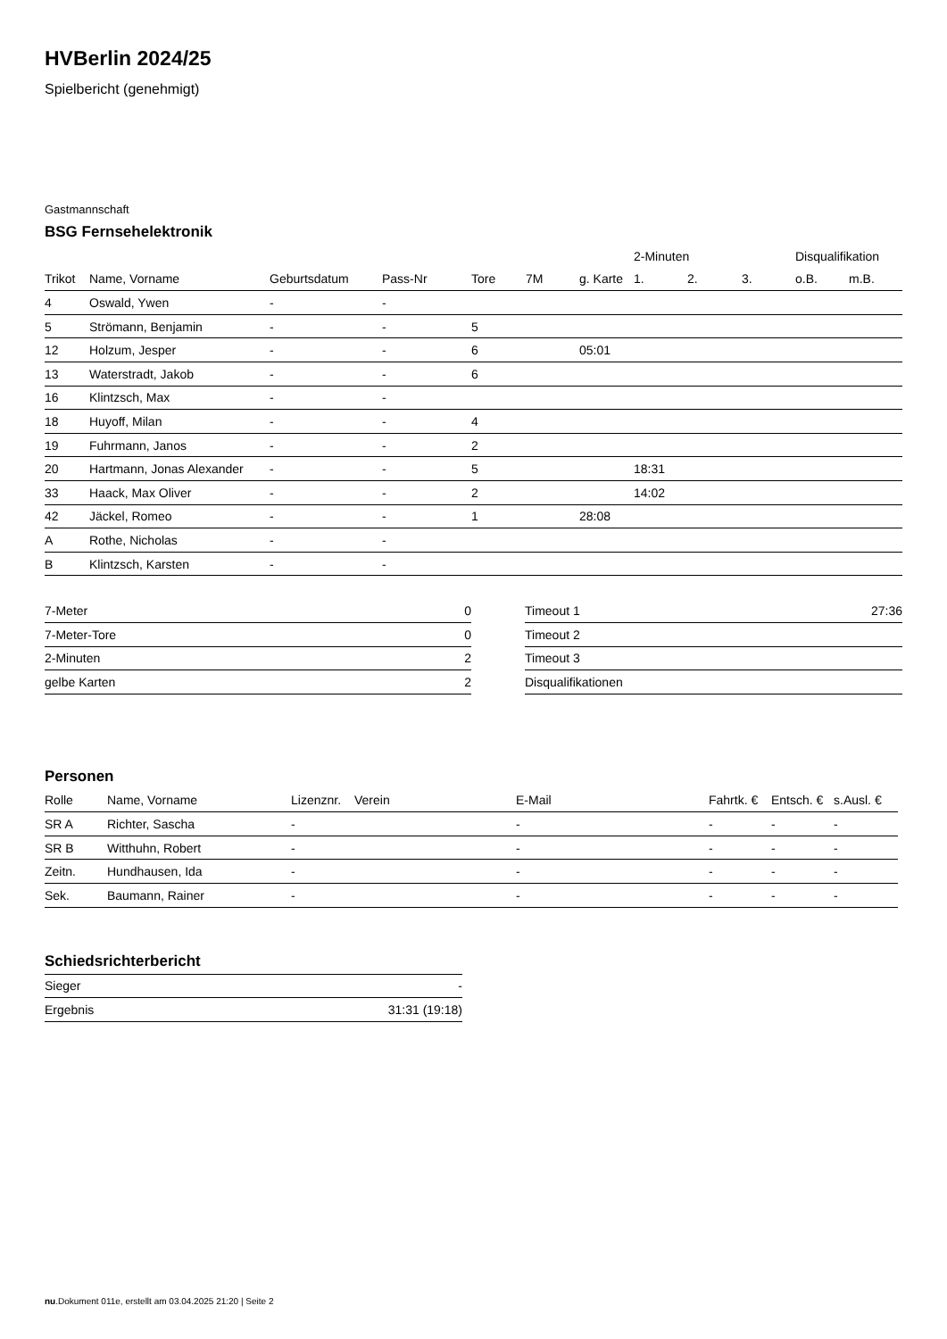HVBerlin 2024/25
Spielbericht (genehmigt)
Gastmannschaft
BSG Fernsehelektronik
| | | | | | | | 2-Minuten | | | Disqualifikation | |
| --- | --- | --- | --- | --- | --- | --- | --- | --- | --- | --- | --- |
| Trikot | Name, Vorname | Geburtsdatum | Pass-Nr | Tore | 7M | g. Karte | 1. | 2. | 3. | o.B. | m.B. |
| 4 | Oswald, Ywen | - | - | | | | | | | | |
| 5 | Strömann, Benjamin | - | - | 5 | | | | | | | |
| 12 | Holzum, Jesper | - | - | 6 | | 05:01 | | | | | |
| 13 | Waterstradt, Jakob | - | - | 6 | | | | | | | |
| 16 | Klintzsch, Max | - | - | | | | | | | | |
| 18 | Huyoff, Milan | - | - | 4 | | | | | | | |
| 19 | Fuhrmann, Janos | - | - | 2 | | | | | | | |
| 20 | Hartmann, Jonas Alexander | - | - | 5 | | | 18:31 | | | | |
| 33 | Haack, Max Oliver | - | - | 2 | | | 14:02 | | | | |
| 42 | Jäckel, Romeo | - | - | 1 | | 28:08 | | | | | |
| A | Rothe, Nicholas | - | - | | | | | | | | |
| B | Klintzsch, Karsten | - | - | | | | | | | | |
| 7-Meter | 0 |
| 7-Meter-Tore | 0 |
| 2-Minuten | 2 |
| gelbe Karten | 2 |
| Timeout 1 | 27:36 |
| Timeout 2 | |
| Timeout 3 | |
| Disqualifikationen | |
Personen
| Rolle | Name, Vorname | Lizenznr. | Verein | E-Mail | Fahrtk. € | Entsch. € | s.Ausl. € |
| --- | --- | --- | --- | --- | --- | --- | --- |
| SR A | Richter, Sascha | - | | - | - | - | - |
| SR B | Witthuhn, Robert | - | | - | - | - | - |
| Zeitn. | Hundhausen, Ida | - | | - | - | - | - |
| Sek. | Baumann, Rainer | - | | - | - | - | - |
Schiedsrichterbericht
| Sieger | - |
| Ergebnis | 31:31 (19:18) |
nu.Dokument 011e, erstellt am 03.04.2025 21:20 | Seite 2